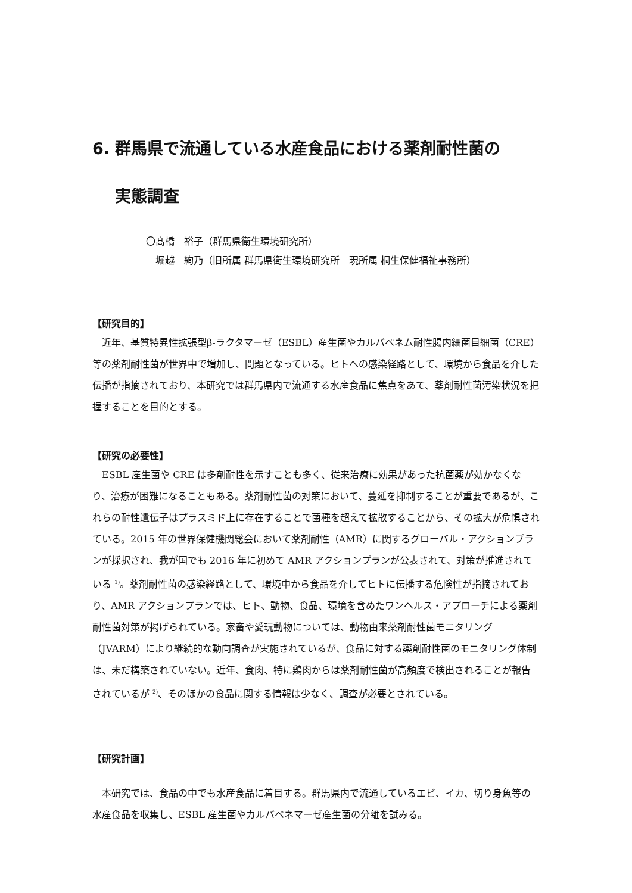6. 群馬県で流通している水産食品における薬剤耐性菌の
実態調査
〇髙橋　裕子（群馬県衛生環境研究所）
　堀越　絢乃（旧所属 群馬県衛生環境研究所　現所属 桐生保健福祉事務所）
【研究目的】
近年、基質特異性拡張型β-ラクタマーゼ（ESBL）産生菌やカルバペネム耐性腸内細菌目細菌（CRE）等の薬剤耐性菌が世界中で増加し、問題となっている。ヒトへの感染経路として、環境から食品を介した伝播が指摘されており、本研究では群馬県内で流通する水産食品に焦点をあて、薬剤耐性菌汚染状況を把握することを目的とする。
【研究の必要性】
ESBL 産生菌や CRE は多剤耐性を示すことも多く、従来治療に効果があった抗菌薬が効かなくなり、治療が困難になることもある。薬剤耐性菌の対策において、蔓延を抑制することが重要であるが、これらの耐性遺伝子はプラスミド上に存在することで菌種を超えて拡散することから、その拡大が危惧されている。2015 年の世界保健機関総会において薬剤耐性（AMR）に関するグローバル・アクションプランが採択され、我が国でも 2016 年に初めて AMR アクションプランが公表されて、対策が推進されている <sup>1)</sup>。薬剤耐性菌の感染経路として、環境中から食品を介してヒトに伝播する危険性が指摘されており、AMR アクションプランでは、ヒト、動物、食品、環境を含めたワンヘルス・アプローチによる薬剤耐性菌対策が掲げられている。家畜や愛玩動物については、動物由来薬剤耐性菌モニタリング（JVARM）により継続的な動向調査が実施されているが、食品に対する薬剤耐性菌のモニタリング体制は、未だ構築されていない。近年、食肉、特に鶏肉からは薬剤耐性菌が高頻度で検出されることが報告されているが <sup>2)</sup>、そのほかの食品に関する情報は少なく、調査が必要とされている。
【研究計画】
本研究では、食品の中でも水産食品に着目する。群馬県内で流通しているエビ、イカ、切り身魚等の水産食品を収集し、ESBL 産生菌やカルバペネマーゼ産生菌の分離を試みる。